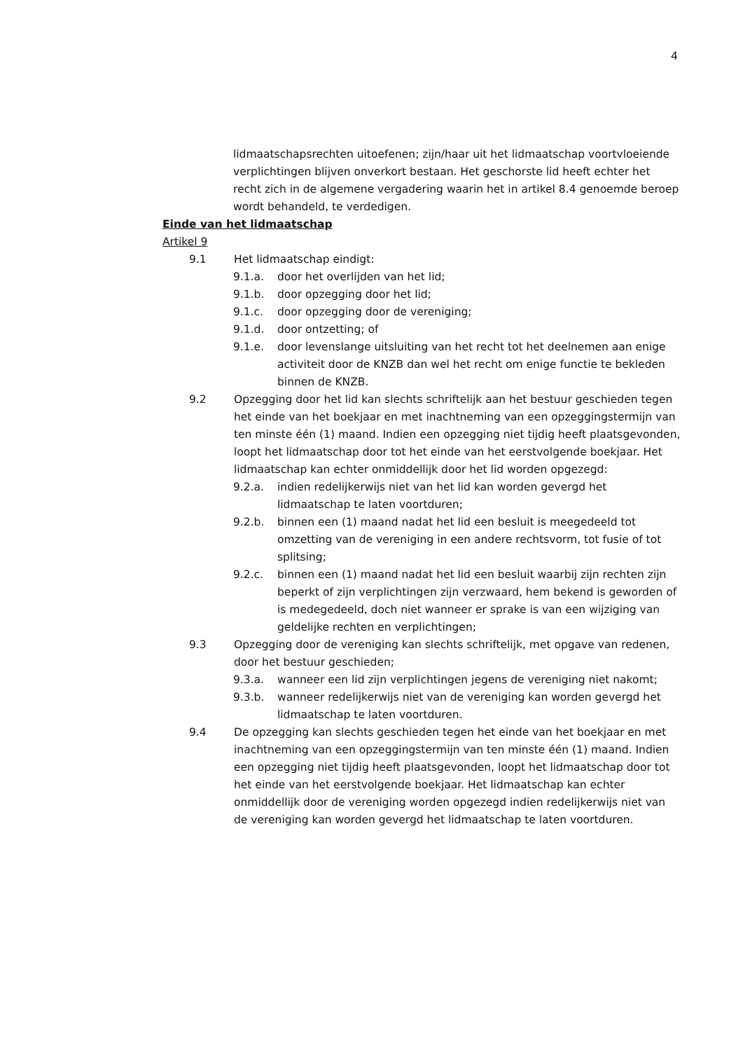4
lidmaatschapsrechten uitoefenen; zijn/haar uit het lidmaatschap voortvloeiende verplichtingen blijven onverkort bestaan. Het geschorste lid heeft echter het recht zich in de algemene vergadering waarin het in artikel 8.4 genoemde beroep wordt behandeld, te verdedigen.
Einde van het lidmaatschap
Artikel 9
9.1 Het lidmaatschap eindigt:
9.1.a. door het overlijden van het lid;
9.1.b. door opzegging door het lid;
9.1.c. door opzegging door de vereniging;
9.1.d. door ontzetting; of
9.1.e. door levenslange uitsluiting van het recht tot het deelnemen aan enige activiteit door de KNZB dan wel het recht om enige functie te bekleden binnen de KNZB.
9.2 Opzegging door het lid kan slechts schriftelijk aan het bestuur geschieden tegen het einde van het boekjaar en met inachtneming van een opzeggingstermijn van ten minste één (1) maand. Indien een opzegging niet tijdig heeft plaatsgevonden, loopt het lidmaatschap door tot het einde van het eerstvolgende boekjaar. Het lidmaatschap kan echter onmiddellijk door het lid worden opgezegd:
9.2.a. indien redelijkerwijs niet van het lid kan worden gevergd het lidmaatschap te laten voortduren;
9.2.b. binnen een (1) maand nadat het lid een besluit is meegedeeld tot omzetting van de vereniging in een andere rechtsvorm, tot fusie of tot splitsing;
9.2.c. binnen een (1) maand nadat het lid een besluit waarbij zijn rechten zijn beperkt of zijn verplichtingen zijn verzwaard, hem bekend is geworden of is medegedeeld, doch niet wanneer er sprake is van een wijziging van geldelijke rechten en verplichtingen;
9.3 Opzegging door de vereniging kan slechts schriftelijk, met opgave van redenen, door het bestuur geschieden;
9.3.a. wanneer een lid zijn verplichtingen jegens de vereniging niet nakomt;
9.3.b. wanneer redelijkerwijs niet van de vereniging kan worden gevergd het lidmaatschap te laten voortduren.
9.4 De opzegging kan slechts geschieden tegen het einde van het boekjaar en met inachtneming van een opzeggingstermijn van ten minste één (1) maand. Indien een opzegging niet tijdig heeft plaatsgevonden, loopt het lidmaatschap door tot het einde van het eerstvolgende boekjaar. Het lidmaatschap kan echter onmiddellijk door de vereniging worden opgezegd indien redelijkerwijs niet van de vereniging kan worden gevergd het lidmaatschap te laten voortduren.